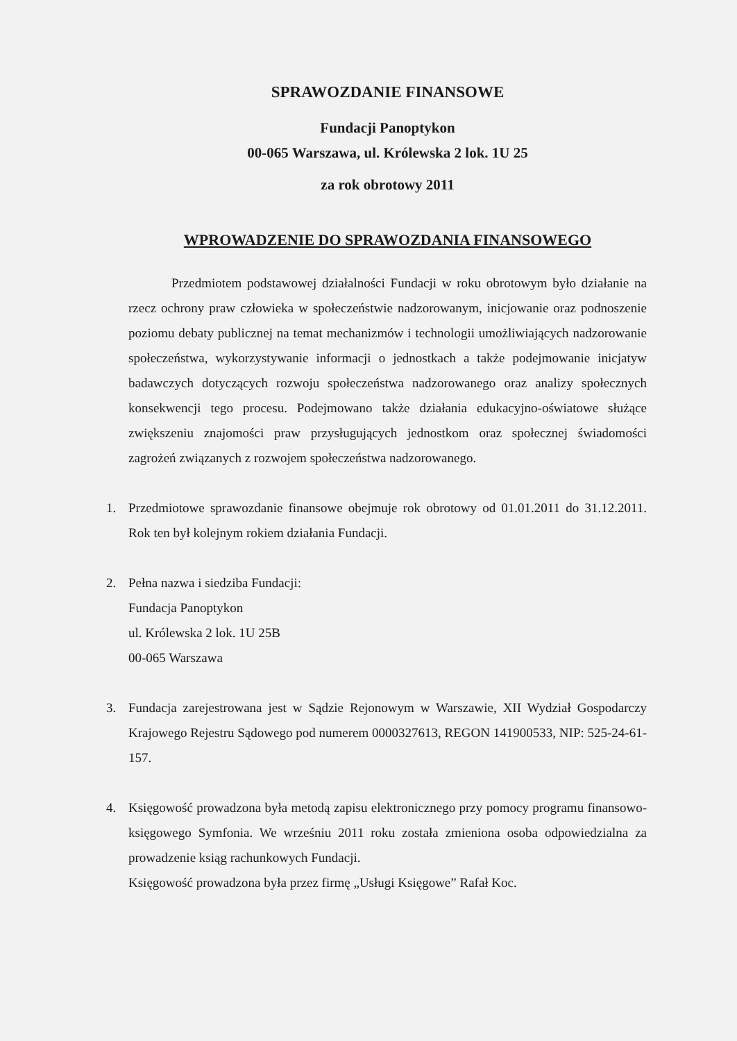SPRAWOZDANIE FINANSOWE
Fundacji Panoptykon
00-065 Warszawa, ul. Królewska 2 lok. 1U 25
za rok obrotowy 2011
WPROWADZENIE DO SPRAWOZDANIA FINANSOWEGO
Przedmiotem podstawowej działalności Fundacji w roku obrotowym było działanie na rzecz ochrony praw człowieka w społeczeństwie nadzorowanym, inicjowanie oraz podnoszenie poziomu debaty publicznej na temat mechanizmów i technologii umożliwiających nadzorowanie społeczeństwa, wykorzystywanie informacji o jednostkach a także podejmowanie inicjatyw badawczych dotyczących rozwoju społeczeństwa nadzorowanego oraz analizy społecznych konsekwencji tego procesu. Podejmowano także działania edukacyjno-oświatowe służące zwiększeniu znajomości praw przysługujących jednostkom oraz społecznej świadomości zagrożeń związanych z rozwojem społeczeństwa nadzorowanego.
1. Przedmiotowe sprawozdanie finansowe obejmuje rok obrotowy od 01.01.2011 do 31.12.2011. Rok ten był kolejnym rokiem działania Fundacji.
2. Pełna nazwa i siedziba Fundacji:
Fundacja Panoptykon
ul. Królewska 2 lok. 1U 25B
00-065 Warszawa
3. Fundacja zarejestrowana jest w Sądzie Rejonowym w Warszawie, XII Wydział Gospodarczy Krajowego Rejestru Sądowego pod numerem 0000327613, REGON 141900533, NIP: 525-24-61-157.
4. Księgowość prowadzona była metodą zapisu elektronicznego przy pomocy programu finansowo-księgowego Symfonia. We wrześniu 2011 roku została zmieniona osoba odpowiedzialna za prowadzenie ksiąg rachunkowych Fundacji.
Księgowość prowadzona była przez firmę „Usługi Księgowe” Rafał Koc.